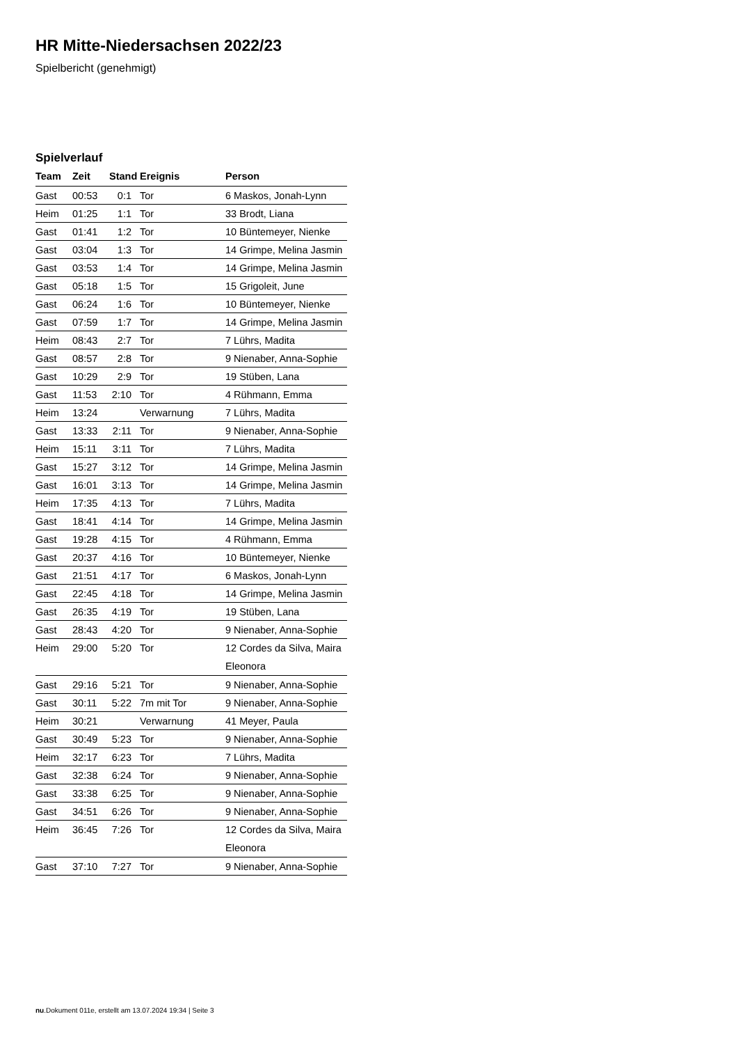HR Mitte-Niedersachsen 2022/23
Spielbericht (genehmigt)
Spielverlauf
| Team | Zeit | Stand | Ereignis | Person |
| --- | --- | --- | --- | --- |
| Gast | 00:53 | 0:1 | Tor | 6 Maskos, Jonah-Lynn |
| Heim | 01:25 | 1:1 | Tor | 33 Brodt, Liana |
| Gast | 01:41 | 1:2 | Tor | 10 Büntemeyer, Nienke |
| Gast | 03:04 | 1:3 | Tor | 14 Grimpe, Melina Jasmin |
| Gast | 03:53 | 1:4 | Tor | 14 Grimpe, Melina Jasmin |
| Gast | 05:18 | 1:5 | Tor | 15 Grigoleit, June |
| Gast | 06:24 | 1:6 | Tor | 10 Büntemeyer, Nienke |
| Gast | 07:59 | 1:7 | Tor | 14 Grimpe, Melina Jasmin |
| Heim | 08:43 | 2:7 | Tor | 7 Lührs, Madita |
| Gast | 08:57 | 2:8 | Tor | 9 Nienaber, Anna-Sophie |
| Gast | 10:29 | 2:9 | Tor | 19 Stüben, Lana |
| Gast | 11:53 | 2:10 | Tor | 4 Rühmann, Emma |
| Heim | 13:24 | | Verwarnung | 7 Lührs, Madita |
| Gast | 13:33 | 2:11 | Tor | 9 Nienaber, Anna-Sophie |
| Heim | 15:11 | 3:11 | Tor | 7 Lührs, Madita |
| Gast | 15:27 | 3:12 | Tor | 14 Grimpe, Melina Jasmin |
| Gast | 16:01 | 3:13 | Tor | 14 Grimpe, Melina Jasmin |
| Heim | 17:35 | 4:13 | Tor | 7 Lührs, Madita |
| Gast | 18:41 | 4:14 | Tor | 14 Grimpe, Melina Jasmin |
| Gast | 19:28 | 4:15 | Tor | 4 Rühmann, Emma |
| Gast | 20:37 | 4:16 | Tor | 10 Büntemeyer, Nienke |
| Gast | 21:51 | 4:17 | Tor | 6 Maskos, Jonah-Lynn |
| Gast | 22:45 | 4:18 | Tor | 14 Grimpe, Melina Jasmin |
| Gast | 26:35 | 4:19 | Tor | 19 Stüben, Lana |
| Gast | 28:43 | 4:20 | Tor | 9 Nienaber, Anna-Sophie |
| Heim | 29:00 | 5:20 | Tor | 12 Cordes da Silva, Maira Eleonora |
| Gast | 29:16 | 5:21 | Tor | 9 Nienaber, Anna-Sophie |
| Gast | 30:11 | 5:22 | 7m mit Tor | 9 Nienaber, Anna-Sophie |
| Heim | 30:21 | | Verwarnung | 41 Meyer, Paula |
| Gast | 30:49 | 5:23 | Tor | 9 Nienaber, Anna-Sophie |
| Heim | 32:17 | 6:23 | Tor | 7 Lührs, Madita |
| Gast | 32:38 | 6:24 | Tor | 9 Nienaber, Anna-Sophie |
| Gast | 33:38 | 6:25 | Tor | 9 Nienaber, Anna-Sophie |
| Gast | 34:51 | 6:26 | Tor | 9 Nienaber, Anna-Sophie |
| Heim | 36:45 | 7:26 | Tor | 12 Cordes da Silva, Maira Eleonora |
| Gast | 37:10 | 7:27 | Tor | 9 Nienaber, Anna-Sophie |
nu.Dokument 011e, erstellt am 13.07.2024 19:34 | Seite 3